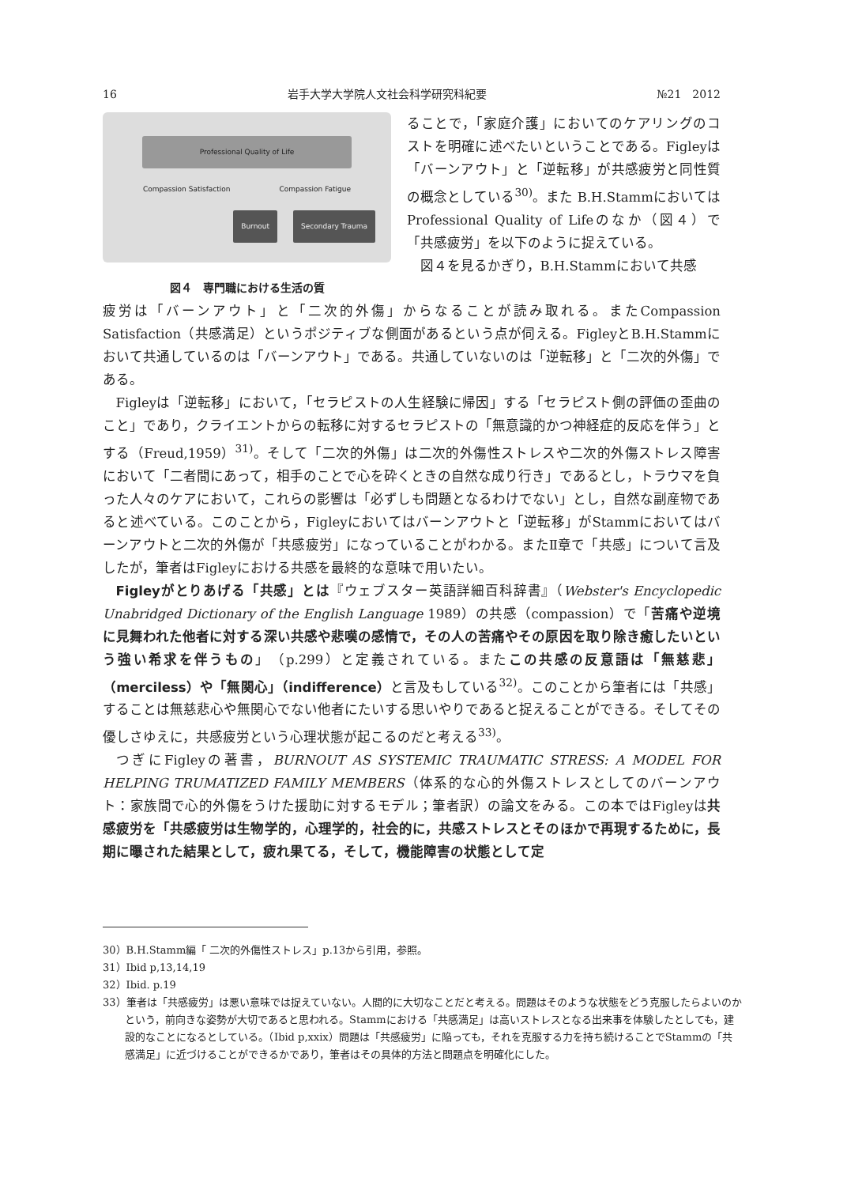16 岩手大学大学院人文社会科学研究科紀要 №21　2012
Professional Quality of Life
Compassion Satisfaction Compassion Fatigue
Burnout Secondary Trauma
図４　専門職における生活の質
ることで，「家庭介護」においてのケアリングのコストを明確に述べたいということである。Figleyは「バーンアウト」と「逆転移」が共感疲労と同性質の概念としている<sup>30)</sup>。また B.H.StammにおいてはProfessional Quality of Lifeのなか（図４）で「共感疲労」を以下のように捉えている。
図４を見るかぎり，B.H.Stammにおいて共感
疲労は「バーンアウト」と「二次的外傷」からなることが読み取れる。またCompassion Satisfaction（共感満足）というポジティブな側面があるという点が伺える。FigleyとB.H.Stammにおいて共通しているのは「バーンアウト」である。共通していないのは「逆転移」と「二次的外傷」である。
Figleyは「逆転移」において，「セラピストの人生経験に帰因」する「セラピスト側の評価の歪曲のこと」であり，クライエントからの転移に対するセラピストの「無意識的かつ神経症的反応を伴う」とする（Freud,1959）<sup>31)</sup>。そして「二次的外傷」は二次的外傷性ストレスや二次的外傷ストレス障害において「二者間にあって，相手のことで心を砕くときの自然な成り行き」であるとし，トラウマを負った人々のケアにおいて，これらの影響は「必ずしも問題となるわけでない」とし，自然な副産物であると述べている。このことから，Figleyにおいてはバーンアウトと「逆転移」がStammにおいてはバーンアウトと二次的外傷が「共感疲労」になっていることがわかる。またⅡ章で「共感」について言及したが，筆者はFigleyにおける共感を最終的な意味で用いたい。
Figleyがとりあげる「共感」とは『ウェブスター英語詳細百科辞書』（Webster's Encyclopedic Unabridged Dictionary of the English Language 1989）の共感（compassion）で「苦痛や逆境に見舞われた他者に対する深い共感や悲嘆の感情で，その人の苦痛やその原因を取り除き癒したいという強い希求を伴うもの」（p.299）と定義されている。またこの共感の反意語は「無慈悲」（merciless）や「無関心」（indifference）と言及もしている<sup>32)</sup>。このことから筆者には「共感」することは無慈悲心や無関心でない他者にたいする思いやりであると捉えることができる。そしてその優しさゆえに，共感疲労という心理状態が起こるのだと考える<sup>33)</sup>。
つぎにFigleyの著書，BURNOUT AS SYSTEMIC TRAUMATIC STRESS: A MODEL FOR HELPING TRUMATIZED FAMILY MEMBERS（体系的な心的外傷ストレスとしてのバーンアウト：家族間で心的外傷をうけた援助に対するモデル；筆者訳）の論文をみる。この本ではFigleyは共感疲労を「共感疲労は生物学的，心理学的，社会的に，共感ストレスとそのほかで再現するために，長期に曝された結果として，疲れ果てる，そして，機能障害の状態として定
30）B.H.Stamm編「 二次的外傷性ストレス」p.13から引用，参照。
31）Ibid p,13,14,19
32）Ibid. p.19
33）筆者は「共感疲労」は悪い意味では捉えていない。人間的に大切なことだと考える。問題はそのような状態をどう克服したらよいのかという，前向きな姿勢が大切であると思われる。Stammにおける「共感満足」は高いストレスとなる出来事を体験したとしても，建設的なことになるとしている。（Ibid p,xxix）問題は「共感疲労」に陥っても，それを克服する力を持ち続けることでStammの「共感満足」に近づけることができるかであり，筆者はその具体的方法と問題点を明確化にした。